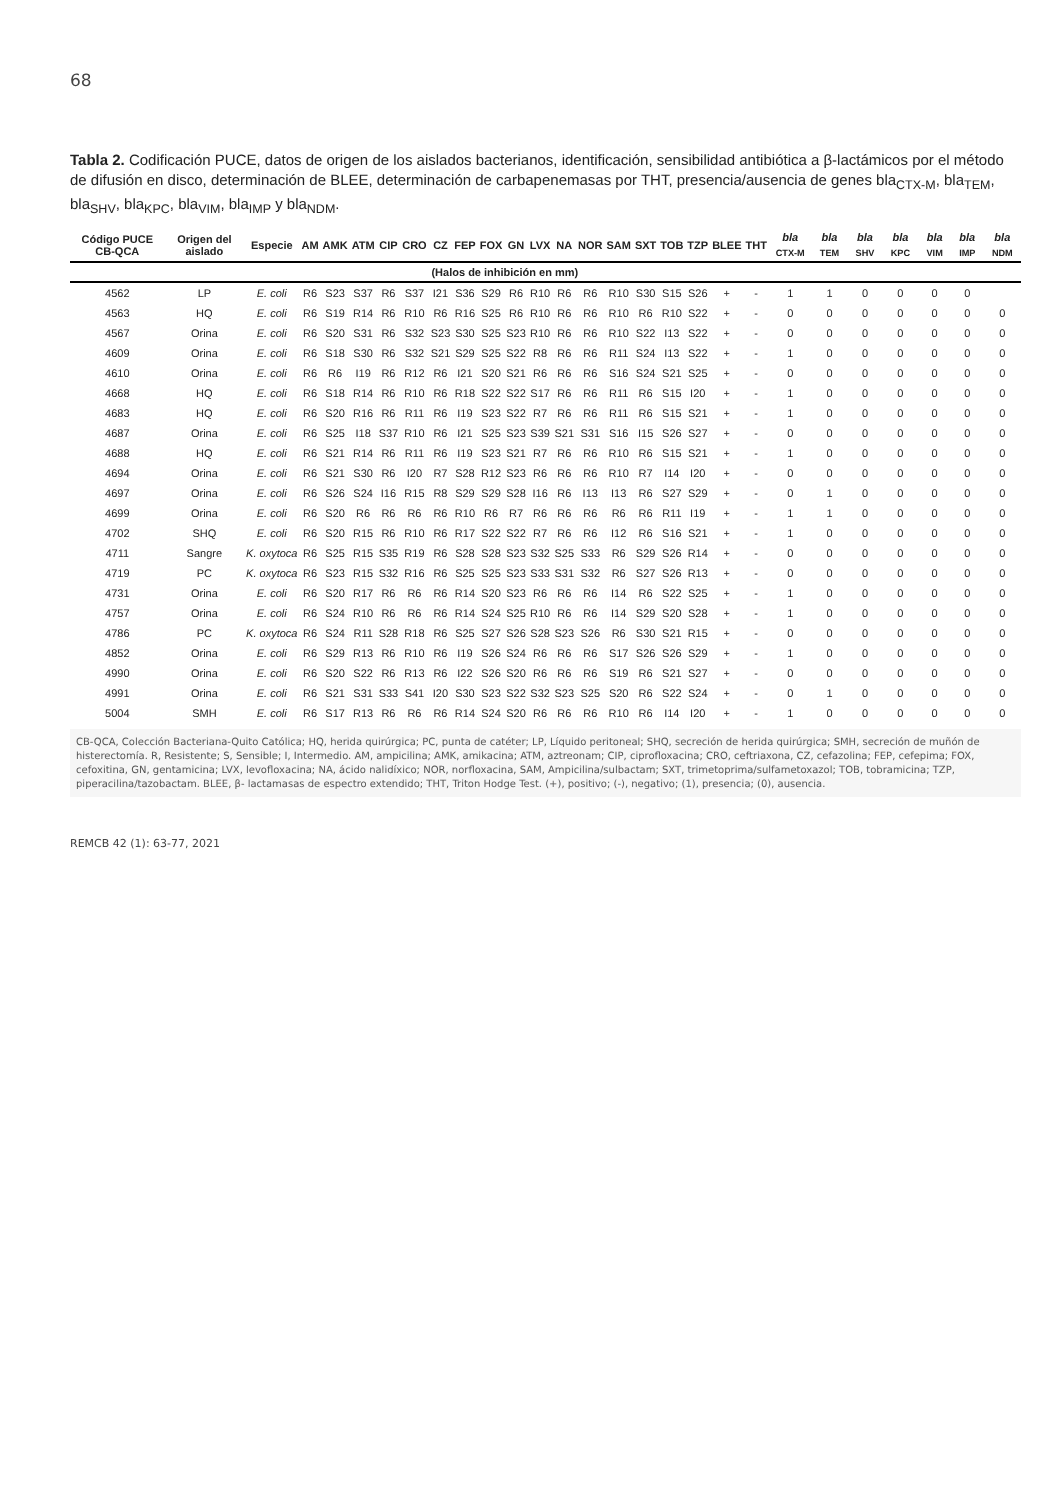68
Tabla 2. Codificación PUCE, datos de origen de los aislados bacterianos, identificación, sensibilidad antibiótica a β-lactámicos por el método de difusión en disco, determinación de BLEE, determinación de carbapenemasas por THT, presencia/ausencia de genes bla<sub>CTX-M</sub>, bla<sub>TEM</sub>, bla<sub>SHV</sub>, bla<sub>KPC</sub>, bla<sub>VIM</sub>, bla<sub>IMP</sub> y bla<sub>NDM</sub>.
| Código PUCE CB-QCA | Origen del aislado | Especie | AM | AMK | ATM | CIP | CRO | CZ | FEP | FOX | GN | LVX | NA | NOR | SAM | SXT | TOB | TZP | BLEE | THT | bla <sub>CTX-M</sub> | bla <sub>TEM</sub> | bla <sub>SHV</sub> | bla <sub>KPC</sub> | bla <sub>VIM</sub> | bla <sub>IMP</sub> | bla <sub>NDM</sub> |
| --- | --- | --- | --- | --- | --- | --- | --- | --- | --- | --- | --- | --- | --- | --- | --- | --- | --- | --- | --- | --- | --- | --- | --- | --- | --- | --- | --- |
| | | | (Halos de inhibición en mm) | | | | | | | | | | | | | | | | | | | | | | | | |
| 4562 | LP | E. coli | R6 | S23 | S37 | R6 | S37 | I21 | S36 | S29 | R6 | R10 | R6 | R6 | R10 | S30 | S15 | S26 | + | - | 1 | 1 | 0 | 0 | 0 | 0 | |
| 4563 | HQ | E. coli | R6 | S19 | R14 | R6 | R10 | R6 | R16 | S25 | R6 | R10 | R6 | R6 | R10 | R6 | R10 | S22 | + | - | 0 | 0 | 0 | 0 | 0 | 0 | 0 |
| 4567 | Orina | E. coli | R6 | S20 | S31 | R6 | S32 | S23 | S30 | S25 | S23 | R10 | R6 | R6 | R10 | S22 | I13 | S22 | + | - | 0 | 0 | 0 | 0 | 0 | 0 | 0 |
| 4609 | Orina | E. coli | R6 | S18 | S30 | R6 | S32 | S21 | S29 | S25 | S22 | R8 | R6 | R6 | R11 | S24 | I13 | S22 | + | - | 1 | 0 | 0 | 0 | 0 | 0 | 0 |
| 4610 | Orina | E. coli | R6 | R6 | I19 | R6 | R12 | R6 | I21 | S20 | S21 | R6 | R6 | R6 | S16 | S24 | S21 | S25 | + | - | 0 | 0 | 0 | 0 | 0 | 0 | 0 |
| 4668 | HQ | E. coli | R6 | S18 | R14 | R6 | R10 | R6 | R18 | S22 | S22 | S17 | R6 | R6 | R11 | R6 | S15 | I20 | + | - | 1 | 0 | 0 | 0 | 0 | 0 | 0 |
| 4683 | HQ | E. coli | R6 | S20 | R16 | R6 | R11 | R6 | I19 | S23 | S22 | R7 | R6 | R6 | R11 | R6 | S15 | S21 | + | - | 1 | 0 | 0 | 0 | 0 | 0 | 0 |
| 4687 | Orina | E. coli | R6 | S25 | I18 | S37 | R10 | R6 | I21 | S25 | S23 | S39 | S21 | S31 | S16 | I15 | S26 | S27 | + | - | 0 | 0 | 0 | 0 | 0 | 0 | 0 |
| 4688 | HQ | E. coli | R6 | S21 | R14 | R6 | R11 | R6 | I19 | S23 | S21 | R7 | R6 | R6 | R10 | R6 | S15 | S21 | + | - | 1 | 0 | 0 | 0 | 0 | 0 | 0 |
| 4694 | Orina | E. coli | R6 | S21 | S30 | R6 | I20 | R7 | S28 | R12 | S23 | R6 | R6 | R6 | R10 | R7 | I14 | I20 | + | - | 0 | 0 | 0 | 0 | 0 | 0 | 0 |
| 4697 | Orina | E. coli | R6 | S26 | S24 | I16 | R15 | R8 | S29 | S29 | S28 | I16 | R6 | I13 | I13 | R6 | S27 | S29 | + | - | 0 | 1 | 0 | 0 | 0 | 0 | 0 |
| 4699 | Orina | E. coli | R6 | S20 | R6 | R6 | R6 | R6 | R10 | R6 | R7 | R6 | R6 | R6 | R6 | R6 | R11 | I19 | + | - | 1 | 1 | 0 | 0 | 0 | 0 | 0 |
| 4702 | SHQ | E. coli | R6 | S20 | R15 | R6 | R10 | R6 | R17 | S22 | S22 | R7 | R6 | R6 | I12 | R6 | S16 | S21 | + | - | 1 | 0 | 0 | 0 | 0 | 0 | 0 |
| 4711 | Sangre | K. oxytoca | R6 | S25 | R15 | S35 | R19 | R6 | S28 | S28 | S23 | S32 | S25 | S33 | R6 | S29 | S26 | R14 | + | - | 0 | 0 | 0 | 0 | 0 | 0 | 0 |
| 4719 | PC | K. oxytoca | R6 | S23 | R15 | S32 | R16 | R6 | S25 | S25 | S23 | S33 | S31 | S32 | R6 | S27 | S26 | R13 | + | - | 0 | 0 | 0 | 0 | 0 | 0 | 0 |
| 4731 | Orina | E. coli | R6 | S20 | R17 | R6 | R6 | R6 | R14 | S20 | S23 | R6 | R6 | R6 | I14 | R6 | S22 | S25 | + | - | 1 | 0 | 0 | 0 | 0 | 0 | 0 |
| 4757 | Orina | E. coli | R6 | S24 | R10 | R6 | R6 | R6 | R14 | S24 | S25 | R10 | R6 | R6 | I14 | S29 | S20 | S28 | + | - | 1 | 0 | 0 | 0 | 0 | 0 | 0 |
| 4786 | PC | K. oxytoca | R6 | S24 | R11 | S28 | R18 | R6 | S25 | S27 | S26 | S28 | S23 | S26 | R6 | S30 | S21 | R15 | + | - | 0 | 0 | 0 | 0 | 0 | 0 | 0 |
| 4852 | Orina | E. coli | R6 | S29 | R13 | R6 | R10 | R6 | I19 | S26 | S24 | R6 | R6 | R6 | S17 | S26 | S26 | S29 | + | - | 1 | 0 | 0 | 0 | 0 | 0 | 0 |
| 4990 | Orina | E. coli | R6 | S20 | S22 | R6 | R13 | R6 | I22 | S26 | S20 | R6 | R6 | R6 | S19 | R6 | S21 | S27 | + | - | 0 | 0 | 0 | 0 | 0 | 0 | 0 |
| 4991 | Orina | E. coli | R6 | S21 | S31 | S33 | S41 | I20 | S30 | S23 | S22 | S32 | S23 | S25 | S20 | R6 | S22 | S24 | + | - | 0 | 1 | 0 | 0 | 0 | 0 | 0 |
| 5004 | SMH | E. coli | R6 | S17 | R13 | R6 | R6 | R6 | R14 | S24 | S20 | R6 | R6 | R6 | R10 | R6 | I14 | I20 | + | - | 1 | 0 | 0 | 0 | 0 | 0 | 0 |
CB-QCA, Colección Bacteriana-Quito Católica; HQ, herida quirúrgica; PC, punta de catéter; LP, Líquido peritoneal; SHQ, secreción de herida quirúrgica; SMH, secreción de muñón de histerectomía. R, Resistente; S, Sensible; I, Intermedio. AM, ampicilina; AMK, amikacina; ATM, aztreonam; CIP, ciprofloxacina; CRO, ceftriaxona, CZ, cefazolina; FEP, cefepima; FOX, cefoxitina, GN, gentamicina; LVX, levofloxacina; NA, ácido nalidíxico; NOR, norfloxacina, SAM, Ampicilina/sulbactam; SXT, trimetoprima/sulfametoxazol; TOB, tobramicina; TZP, piperacilina/tazobactam. BLEE, β- lactamasas de espectro extendido; THT, Triton Hodge Test. (+), positivo; (-), negativo; (1), presencia; (0), ausencia.
REMCB 42 (1): 63-77, 2021